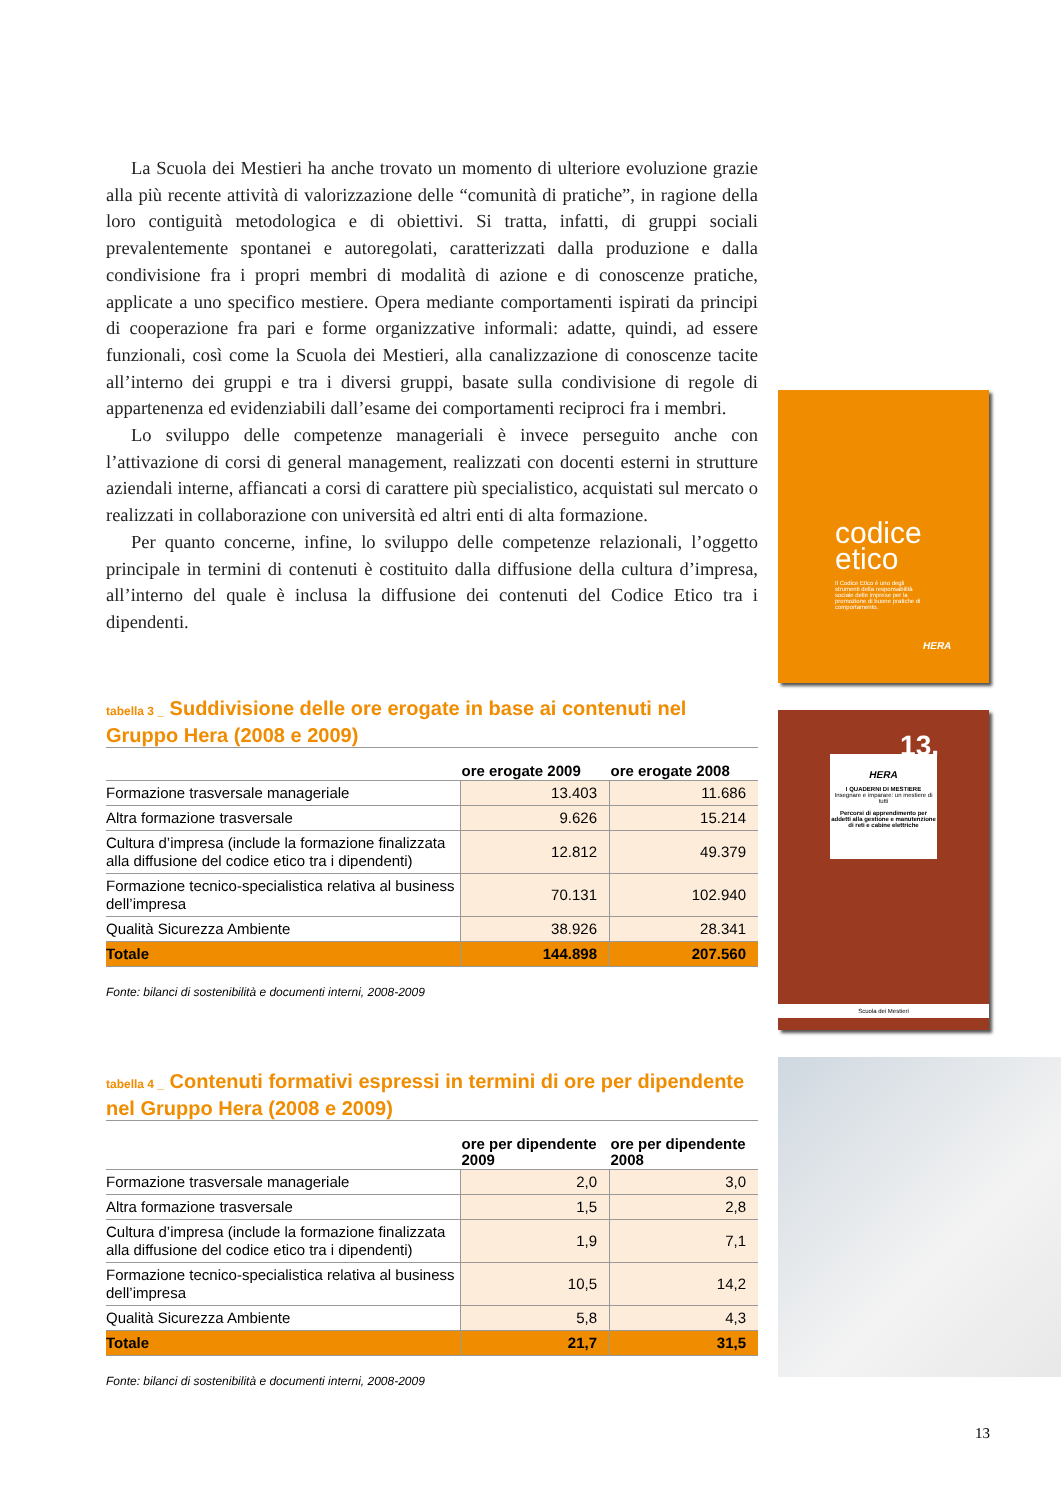La Scuola dei Mestieri ha anche trovato un momento di ulteriore evoluzione grazie alla più recente attività di valorizzazione delle “comunità di pratiche”, in ragione della loro contiguità metodologica e di obiettivi. Si tratta, infatti, di gruppi sociali prevalentemente spontanei e autoregolati, caratterizzati dalla produzione e dalla condivisione fra i propri membri di modalità di azione e di conoscenze pratiche, applicate a uno specifico mestiere. Opera mediante comportamenti ispirati da principi di cooperazione fra pari e forme organizzative informali: adatte, quindi, ad essere funzionali, così come la Scuola dei Mestieri, alla canalizzazione di conoscenze tacite all’interno dei gruppi e tra i diversi gruppi, basate sulla condivisione di regole di appartenenza ed evidenziabili dall’esame dei comportamenti reciproci fra i membri.
Lo sviluppo delle competenze manageriali è invece perseguito anche con l’attivazione di corsi di general management, realizzati con docenti esterni in strutture aziendali interne, affiancati a corsi di carattere più specialistico, acquistati sul mercato o realizzati in collaborazione con università ed altri enti di alta formazione.
Per quanto concerne, infine, lo sviluppo delle competenze relazionali, l’oggetto principale in termini di contenuti è costituito dalla diffusione della cultura d’impresa, all’interno del quale è inclusa la diffusione dei contenuti del Codice Etico tra i dipendenti.
tabella 3 _ Suddivisione delle ore erogate in base ai contenuti nel Gruppo Hera (2008 e 2009)
| | ore erogate 2009 | ore erogate 2008 |
| --- | --- | --- |
| Formazione trasversale manageriale | 13.403 | 11.686 |
| Altra formazione trasversale | 9.626 | 15.214 |
| Cultura d’impresa (include la formazione finalizzata alla diffusione del codice etico tra i dipendenti) | 12.812 | 49.379 |
| Formazione tecnico-specialistica relativa al business dell’impresa | 70.131 | 102.940 |
| Qualità Sicurezza Ambiente | 38.926 | 28.341 |
| Totale | 144.898 | 207.560 |
Fonte: bilanci di sostenibilità e documenti interni, 2008-2009
tabella 4 _ Contenuti formativi espressi in termini di ore per dipendente nel Gruppo Hera (2008 e 2009)
| | ore per dipendente 2009 | ore per dipendente 2008 |
| --- | --- | --- |
| Formazione trasversale manageriale | 2,0 | 3,0 |
| Altra formazione trasversale | 1,5 | 2,8 |
| Cultura d’impresa (include la formazione finalizzata alla diffusione del codice etico tra i dipendenti) | 1,9 | 7,1 |
| Formazione tecnico-specialistica relativa al business dell’impresa | 10,5 | 14,2 |
| Qualità Sicurezza Ambiente | 5,8 | 4,3 |
| Totale | 21,7 | 31,5 |
Fonte: bilanci di sostenibilità e documenti interni, 2008-2009
codice
etico
Il Codice Etico è uno degli strumenti della responsabilità sociale delle imprese per la promozione di buone pratiche di comportamento.
HERA
13.
HERA
I QUADERNI DI MESTIERE
Insegnare e imparare: un mestiere di tutti
Percorsi di apprendimento per addetti alla gestione e manutenzione di reti e cabine elettriche
Scuola dei Mestieri
13